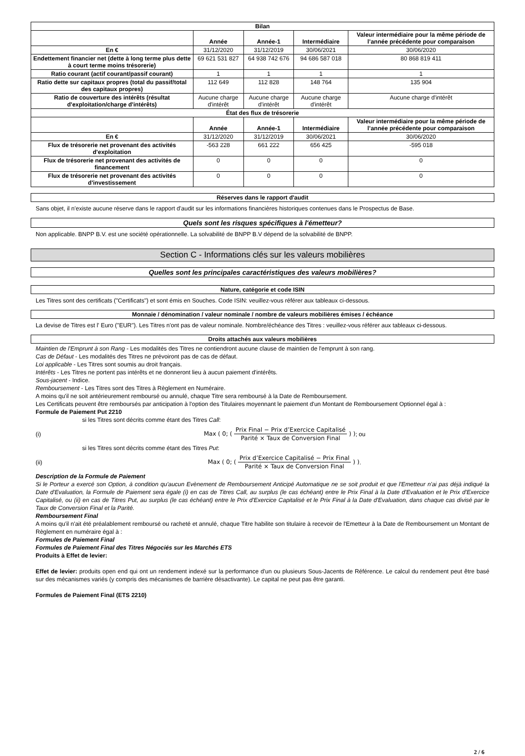| Bilan | | | | |
| | Année | Année-1 | Intermédiaire | Valeur intermédiaire pour la même période de l’année précédente pour comparaison |
| En € | 31/12/2020 | 31/12/2019 | 30/06/2021 | 30/06/2020 |
| Endettement financier net (dette à long terme plus dette à court terme moins trésorerie) | 69 621 531 827 | 64 938 742 676 | 94 686 587 018 | 80 868 819 411 |
| Ratio courant (actif courant/passif courant) | 1 | 1 | 1 | 1 |
| Ratio dette sur capitaux propres (total du passif/total des capitaux propres) | 112 649 | 112 828 | 148 764 | 135 904 |
| Ratio de couverture des intérêts (résultat d'exploitation/charge d'intérêts) | Aucune charge d'intérêt | Aucune charge d'intérêt | Aucune charge d'intérêt | Aucune charge d'intérêt |
| État des flux de trésorerie | | | | |
| | Année | Année-1 | Intermédiaire | Valeur intermédiaire pour la même période de l’année précédente pour comparaison |
| En € | 31/12/2020 | 31/12/2019 | 30/06/2021 | 30/06/2020 |
| Flux de trésorerie net provenant des activités d'exploitation | -563 228 | 661 222 | 656 425 | -595 018 |
| Flux de trésorerie net provenant des activités de financement | 0 | 0 | 0 | 0 |
| Flux de trésorerie net provenant des activités d'investissement | 0 | 0 | 0 | 0 |
Réserves dans le rapport d'audit
Sans objet, il n'existe aucune réserve dans le rapport d'audit sur les informations financières historiques contenues dans le Prospectus de Base.
Quels sont les risques spécifiques à l'émetteur?
Non applicable. BNPP B.V. est une société opérationnelle. La solvabilité de BNPP B.V dépend de la solvabilité de BNPP.
Section C - Informations clés sur les valeurs mobilières
Quelles sont les principales caractéristiques des valeurs mobilières?
Nature, catégorie et code ISIN
Les Titres sont des certificats ("Certificats") et sont émis en Souches. Code ISIN: veuillez-vous référer aux tableaux ci-dessous.
Monnaie / dénomination / valeur nominale / nombre de valeurs mobilières émises / échéance
La devise de Titres est l' Euro ("EUR"). Les Titres n'ont pas de valeur nominale. Nombre/échéance des Titres : veuillez-vous référer aux tableaux ci-dessous.
Droits attachés aux valeurs mobilières
Maintien de l'Emprunt à son Rang - Les modalités des Titres ne contiendront aucune clause de maintien de l'emprunt à son rang.
Cas de Défaut - Les modalités des Titres ne prévoiront pas de cas de défaut.
Loi applicable - Les Titres sont soumis au droit français.
Intérêts - Les Titres ne portent pas intérêts et ne donneront lieu à aucun paiement d'intérêts.
Sous-jacent - Indice.
Remboursement - Les Titres sont des Titres à Règlement en Numéraire.
A moins qu'il ne soit antérieurement remboursé ou annulé, chaque Titre sera remboursé à la Date de Remboursement.
Les Certificats peuvent être remboursés par anticipation à l'option des Titulaires moyennant le paiement d'un Montant de Remboursement Optionnel égal à :
Formule de Paiement Put 2210
si les Titres sont décrits comme étant des Titres Call:
(i) Max ( 0; ( Prix Final − Prix d’Exercice Capitalisé Parité × Taux de Conversion Final ) ); ou
si les Titres sont décrits comme étant des Titres Put:
(ii) Max ( 0; ( Prix d’Exercice Capitalisé − Prix Final Parité × Taux de Conversion Final ) ).
Description de la Formule de Paiement
Si le Porteur a exercé son Option, à condition qu'aucun Evènement de Remboursement Anticipé Automatique ne se soit produit et que l'Emetteur n'ai pas déjà indiqué la Date d'Evaluation, la Formule de Paiement sera égale (i) en cas de Titres Call, au surplus (le cas échéant) entre le Prix Final à la Date d'Evaluation et le Prix d'Exercice Capitalisé, ou (ii) en cas de Titres Put, au surplus (le cas échéant) entre le Prix d'Exercice Capitalisé et le Prix Final à la Date d'Evaluation, dans chaque cas divisé par le Taux de Conversion Final et la Parité.
Remboursement Final
A moins qu'il n'ait été préalablement remboursé ou racheté et annulé, chaque Titre habilite son titulaire à recevoir de l'Emetteur à la Date de Remboursement un Montant de Règlement en numéraire égal à :
Formules de Paiement Final
Formules de Paiement Final des Titres Négociés sur les Marchés ETS
Produits à Effet de levier:
Effet de levier: produits open end qui ont un rendement indexé sur la performance d'un ou plusieurs Sous-Jacents de Référence. Le calcul du rendement peut être basé sur des mécanismes variés (y compris des mécanismes de barrière désactivante). Le capital ne peut pas être garanti.
Formules de Paiement Final (ETS 2210)
2 / 6